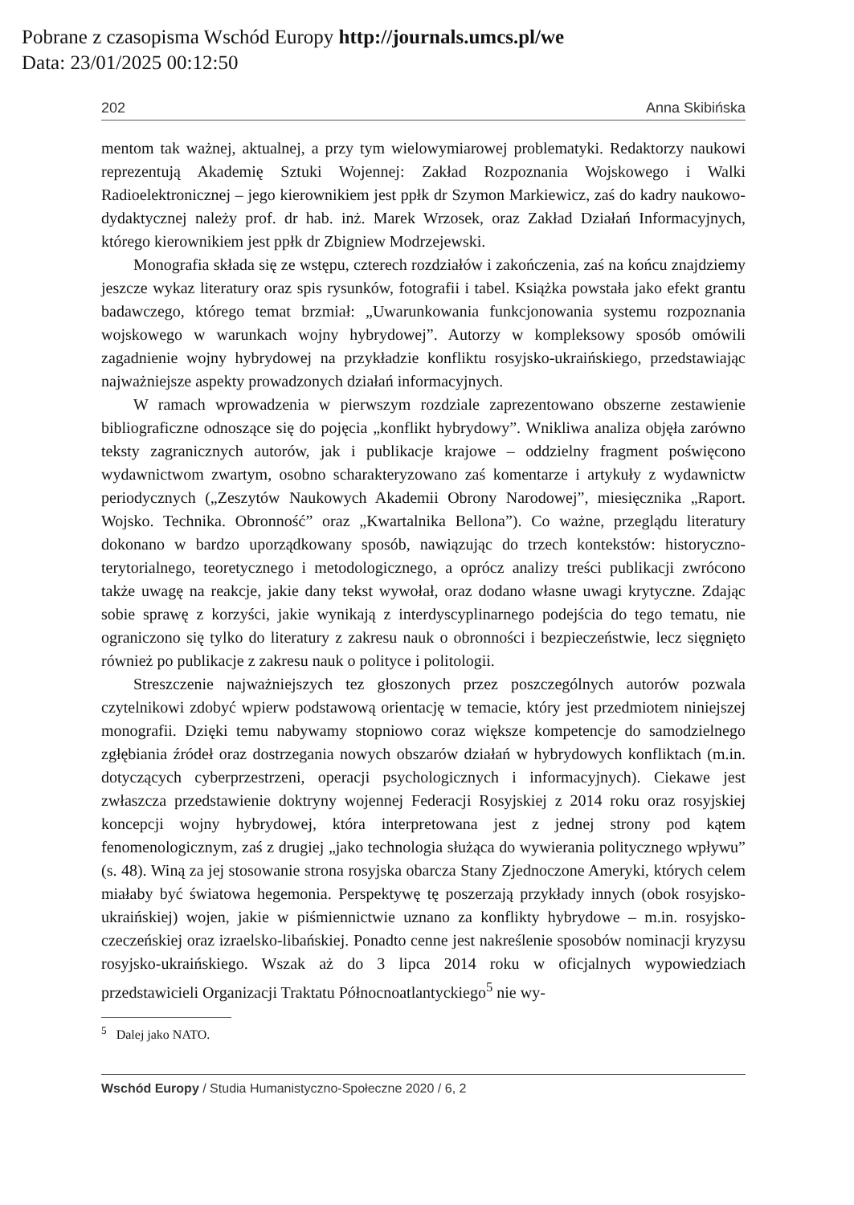Pobrane z czasopisma Wschód Europy http://journals.umcs.pl/we
Data: 23/01/2025 00:12:50
202 Anna Skibińska
mentom tak ważnej, aktualnej, a przy tym wielowymiarowej problematyki. Redaktorzy naukowi reprezentują Akademię Sztuki Wojennej: Zakład Rozpoznania Wojskowego i Walki Radioelektronicznej – jego kierownikiem jest ppłk dr Szymon Markiewicz, zaś do kadry naukowo-dydaktycznej należy prof. dr hab. inż. Marek Wrzosek, oraz Zakład Działań Informacyjnych, którego kierownikiem jest ppłk dr Zbigniew Modrzejewski.
Monografia składa się ze wstępu, czterech rozdziałów i zakończenia, zaś na końcu znajdziemy jeszcze wykaz literatury oraz spis rysunków, fotografii i tabel. Książka powstała jako efekt grantu badawczego, którego temat brzmiał: „Uwarunkowania funkcjonowania systemu rozpoznania wojskowego w warunkach wojny hybrydowej”. Autorzy w kompleksowy sposób omówili zagadnienie wojny hybrydowej na przykładzie konfliktu rosyjsko-ukraińskiego, przedstawiając najważniejsze aspekty prowadzonych działań informacyjnych.
W ramach wprowadzenia w pierwszym rozdziale zaprezentowano obszerne zestawienie bibliograficzne odnoszące się do pojęcia „konflikt hybrydowy”. Wnikliwa analiza objęła zarówno teksty zagranicznych autorów, jak i publikacje krajowe – oddzielny fragment poświęcono wydawnictwom zwartym, osobno scharakteryzowano zaś komentarze i artykuły z wydawnictw periodycznych („Zeszytów Naukowych Akademii Obrony Narodowej”, miesięcznika „Raport. Wojsko. Technika. Obronność” oraz „Kwartalnika Bellona”). Co ważne, przeglądu literatury dokonano w bardzo uporządkowany sposób, nawiązując do trzech kontekstów: historyczno-terytorialnego, teoretycznego i metodologicznego, a oprócz analizy treści publikacji zwrócono także uwagę na reakcje, jakie dany tekst wywołał, oraz dodano własne uwagi krytyczne. Zdając sobie sprawę z korzyści, jakie wynikają z interdyscyplinarnego podejścia do tego tematu, nie ograniczono się tylko do literatury z zakresu nauk o obronności i bezpieczeństwie, lecz sięgnięto również po publikacje z zakresu nauk o polityce i politologii.
Streszczenie najważniejszych tez głoszonych przez poszczególnych autorów pozwala czytelnikowi zdobyć wpierw podstawową orientację w temacie, który jest przedmiotem niniejszej monografii. Dzięki temu nabywamy stopniowo coraz większe kompetencje do samodzielnego zgłębiania źródeł oraz dostrzegania nowych obszarów działań w hybrydowych konfliktach (m.in. dotyczących cyberprzestrzeni, operacji psychologicznych i informacyjnych). Ciekawe jest zwłaszcza przedstawienie doktryny wojennej Federacji Rosyjskiej z 2014 roku oraz rosyjskiej koncepcji wojny hybrydowej, która interpretowana jest z jednej strony pod kątem fenomenologicznym, zaś z drugiej „jako technologia służąca do wywierania politycznego wpływu” (s. 48). Winą za jej stosowanie strona rosyjska obarcza Stany Zjednoczone Ameryki, których celem miałaby być światowa hegemonia. Perspektywę tę poszerzają przykłady innych (obok rosyjsko-ukraińskiej) wojen, jakie w piśmiennictwie uznano za konflikty hybrydowe – m.in. rosyjsko-czeczeńskiej oraz izraelsko-libańskiej. Ponadto cenne jest nakreślenie sposobów nominacji kryzysu rosyjsko-ukraińskiego. Wszak aż do 3 lipca 2014 roku w oficjalnych wypowiedziach przedstawicieli Organizacji Traktatu Północnoatlantyckiego<sup>5</sup> nie wy-
<sup>5</sup> Dalej jako NATO.
Wschód Europy / Studia Humanistyczno-Społeczne 2020 / 6, 2